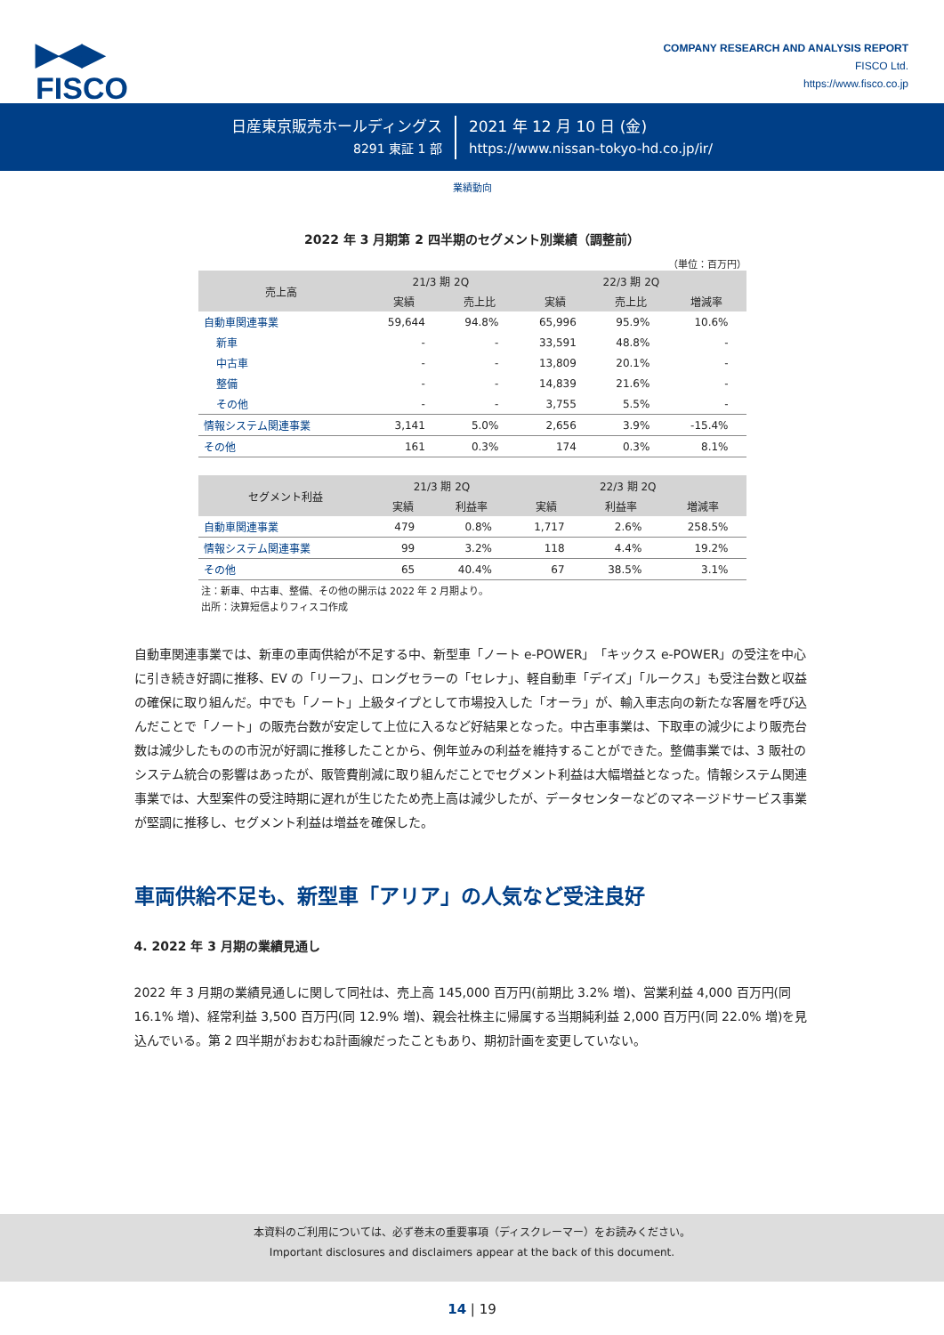▶◀▶
FISCO
COMPANY RESEARCH AND ANALYSIS REPORT
FISCO Ltd.
https://www.fisco.co.jp
日産東京販売ホールディングス
8291 東証 1 部
2021 年 12 月 10 日 (金)
https://www.nissan-tokyo-hd.co.jp/ir/
業績動向
2022 年 3 月期第 2 四半期のセグメント別業績（調整前）
（単位：百万円）
| 売上高 | 21/3 期 2Q | | 22/3 期 2Q | | |
| --- | --- | --- | --- | --- | --- |
| | 実績 | 売上比 | 実績 | 売上比 | 増減率 |
| 自動車関連事業 | 59,644 | 94.8% | 65,996 | 95.9% | 10.6% |
| 新車 | - | - | 33,591 | 48.8% | - |
| 中古車 | - | - | 13,809 | 20.1% | - |
| 整備 | - | - | 14,839 | 21.6% | - |
| その他 | - | - | 3,755 | 5.5% | - |
| 情報システム関連事業 | 3,141 | 5.0% | 2,656 | 3.9% | -15.4% |
| その他 | 161 | 0.3% | 174 | 0.3% | 8.1% |
| セグメント利益 | 21/3 期 2Q | | 22/3 期 2Q | | |
| --- | --- | --- | --- | --- | --- |
| | 実績 | 利益率 | 実績 | 利益率 | 増減率 |
| 自動車関連事業 | 479 | 0.8% | 1,717 | 2.6% | 258.5% |
| 情報システム関連事業 | 99 | 3.2% | 118 | 4.4% | 19.2% |
| その他 | 65 | 40.4% | 67 | 38.5% | 3.1% |
注：新車、中古車、整備、その他の開示は 2022 年 2 月期より。
出所：決算短信よりフィスコ作成
自動車関連事業では、新車の車両供給が不足する中、新型車「ノート e-POWER」「キックス e-POWER」の受注を中心に引き続き好調に推移、EV の「リーフ」、ロングセラーの「セレナ」、軽自動車「デイズ」「ルークス」も受注台数と収益の確保に取り組んだ。中でも「ノート」上級タイプとして市場投入した「オーラ」が、輸入車志向の新たな客層を呼び込んだことで「ノート」の販売台数が安定して上位に入るなど好結果となった。中古車事業は、下取車の減少により販売台数は減少したものの市況が好調に推移したことから、例年並みの利益を維持することができた。整備事業では、3 販社のシステム統合の影響はあったが、販管費削減に取り組んだことでセグメント利益は大幅増益となった。情報システム関連事業では、大型案件の受注時期に遅れが生じたため売上高は減少したが、データセンターなどのマネージドサービス事業が堅調に推移し、セグメント利益は増益を確保した。
車両供給不足も、新型車「アリア」の人気など受注良好
4. 2022 年 3 月期の業績見通し
2022 年 3 月期の業績見通しに関して同社は、売上高 145,000 百万円(前期比 3.2% 増)、営業利益 4,000 百万円(同 16.1% 増)、経常利益 3,500 百万円(同 12.9% 増)、親会社株主に帰属する当期純利益 2,000 百万円(同 22.0% 増)を見込んでいる。第 2 四半期がおおむね計画線だったこともあり、期初計画を変更していない。
本資料のご利用については、必ず巻末の重要事項（ディスクレーマー）をお読みください。
Important disclosures and disclaimers appear at the back of this document.
14 | 19